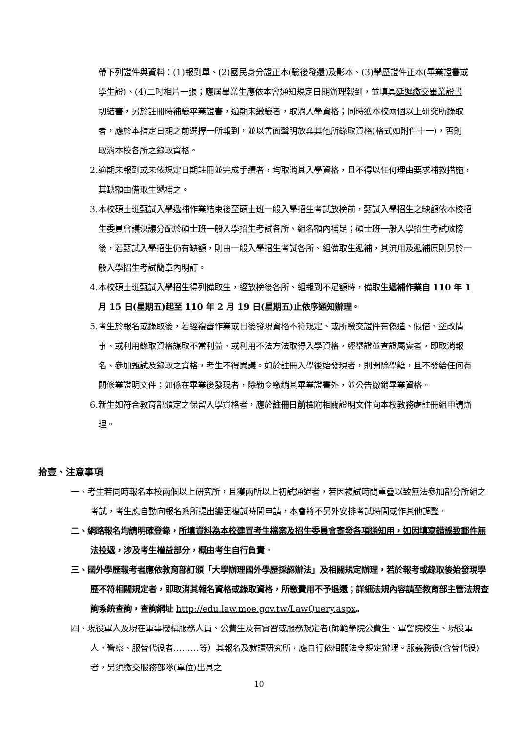帶下列證件與資料：(1)報到單、(2)國民身分證正本(驗後發還)及影本、(3)學歷證件正本(畢業證書或學生證)、(4)二吋相片一張；應屆畢業生應依本會通知規定日期辦理報到，並填具延遲繳交畢業證書切結書，另於註冊時補驗畢業證書，逾期未繳驗者，取消入學資格；同時獲本校兩個以上研究所錄取者，應於本指定日期之前選擇一所報到，並以書面聲明放棄其他所錄取資格(格式如附件十一)，否則取消本校各所之錄取資格。
2.逾期未報到或未依規定日期註冊並完成手續者，均取消其入學資格，且不得以任何理由要求補救措施，其缺額由備取生遞補之。
3.本校碩士班甄試入學遞補作業結束後至碩士班一般入學招生考試放榜前，甄試入學招生之缺額依本校招生委員會議決議分配於碩士班一般入學招生考試各所、組名額內補足；碩士班一般入學招生考試放榜後，若甄試入學招生仍有缺額，則由一般入學招生考試各所、組備取生遞補，其流用及遞補原則另於一般入學招生考試簡章內明訂。
4.本校碩士班甄試入學招生得列備取生，經放榜後各所、組報到不足額時，備取生遞補作業自 110 年 1 月 15 日(星期五)起至 110 年 2 月 19 日(星期五)止依序通知辦理。
5.考生於報名或錄取後，若經複審作業或日後發現資格不符規定、或所繳交證件有偽造、假借、塗改情事、或利用錄取資格謀取不當利益、或利用不法方法取得入學資格，經舉證並查證屬實者，即取消報名、參加甄試及錄取之資格，考生不得異議。如於註冊入學後始發現者，則開除學籍，且不發給任何有關修業證明文件；如係在畢業後發現者，除勒令繳銷其畢業證書外，並公告撤銷畢業資格。
6.新生如符合教育部頒定之保留入學資格者，應於註冊日前檢附相關證明文件向本校教務處註冊組申請辦理。
拾壹、注意事項
一、考生若同時報名本校兩個以上研究所，且獲兩所以上初試通過者，若因複試時間重疊以致無法參加部分所組之考試，考生應自動向報名系所提出變更複試時間申請，本會將不另外安排考試時間或作其他調整。
二、網路報名均請明確登錄，所填資料為本校建置考生檔案及招生委員會寄發各項通知用，如因填寫錯誤致郵件無法投遞，涉及考生權益部分，概由考生自行負責。
三、國外學歷報考者應依教育部訂頒「大學辦理國外學歷採認辦法」及相關規定辦理，若於報考或錄取後始發現學歷不符相關規定者，即取消其報名資格或錄取資格，所繳費用不予退還；詳細法規內容請至教育部主管法規查詢系統查詢，查詢網址 http://edu.law.moe.gov.tw/LawQuery.aspx。
四、現役軍人及現在軍事機構服務人員、公費生及有實習或服務規定者(師範學院公費生、軍警院校生、現役軍人、警察、服替代役者………等）其報名及就讀研究所，應自行依相關法令規定辦理。服義務役(含替代役)者，另須繳交服務部隊(單位)出具之
10